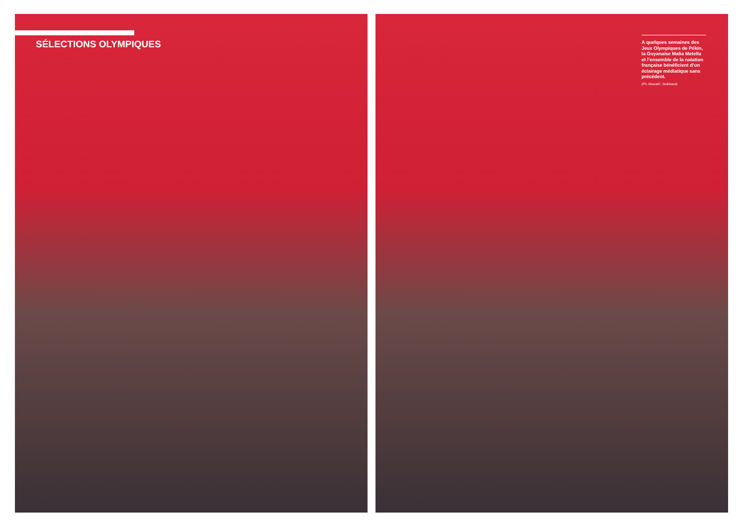SÉLECTIONS OLYMPIQUES
A quelques semaines des Jeux Olympiques de Pékin, la Guyanaise Malia Metella et l’ensemble de la natation française bénéficient d’un éclairage médiatique sans précédent.
(Ph. Abaca/C. Guibbaud)